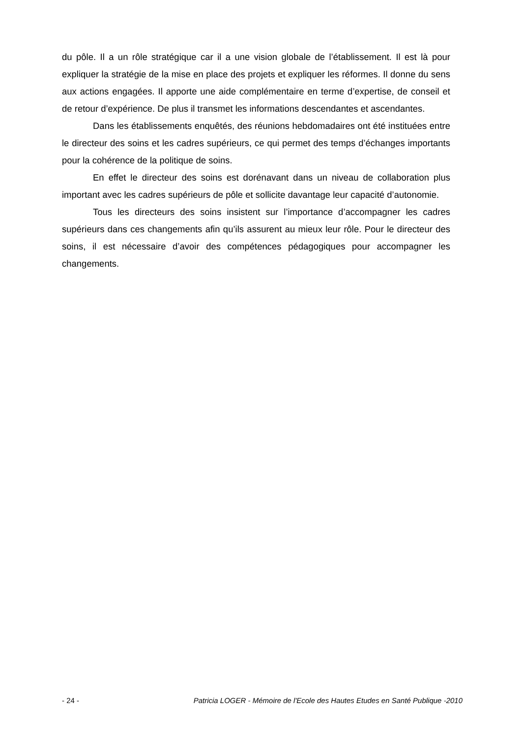du pôle. Il a un rôle stratégique car il a une vision globale de l’établissement. Il est là pour expliquer la stratégie de la mise en place des projets et expliquer les réformes. Il donne du sens aux actions engagées. Il apporte une aide complémentaire en terme d’expertise, de conseil et de retour d’expérience. De plus il transmet les informations descendantes et ascendantes.
Dans les établissements enquêtés, des réunions hebdomadaires ont été instituées entre le directeur des soins et les cadres supérieurs, ce qui permet des temps d’échanges importants pour la cohérence de la politique de soins.
En effet le directeur des soins est dorénavant dans un niveau de collaboration plus important avec les cadres supérieurs de pôle et sollicite davantage leur capacité d’autonomie.
Tous les directeurs des soins insistent sur l’importance d’accompagner les cadres supérieurs dans ces changements afin qu’ils assurent au mieux leur rôle. Pour le directeur des soins, il est nécessaire d’avoir des compétences pédagogiques pour accompagner les changements.
- 24 - Patricia LOGER - Mémoire de l'Ecole des Hautes Etudes en Santé Publique -2010